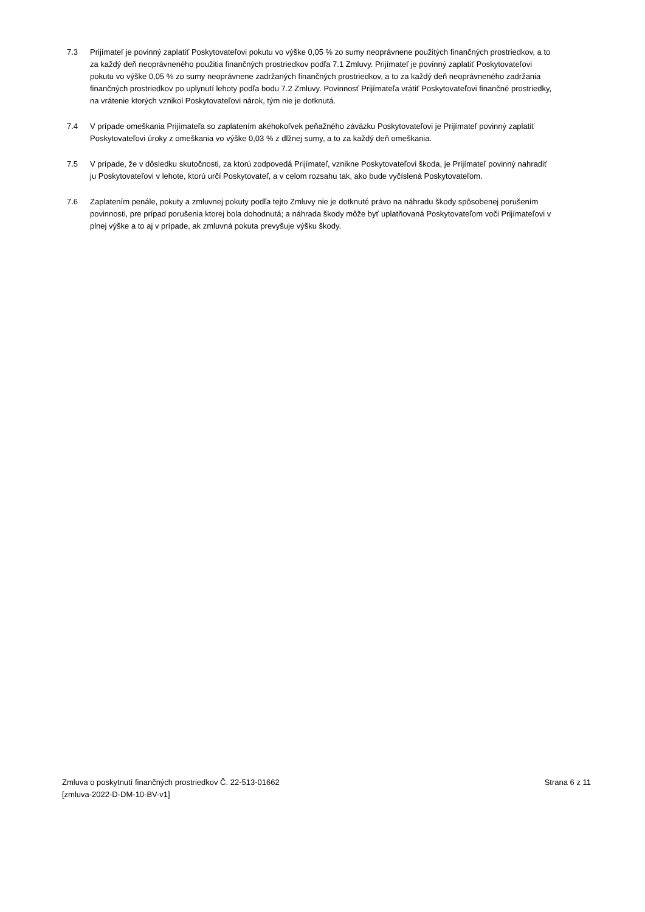7.3 Prijímateľ je povinný zaplatiť Poskytovateľovi pokutu vo výške 0,05 % zo sumy neoprávnene použitých finančných prostriedkov, a to za každý deň neoprávneného použitia finančných prostriedkov podľa 7.1 Zmluvy. Prijímateľ je povinný zaplatiť Poskytovateľovi pokutu vo výške 0,05 % zo sumy neoprávnene zadržaných finančných prostriedkov, a to za každý deň neoprávneného zadržania finančných prostriedkov po uplynutí lehoty podľa bodu 7.2 Zmluvy. Povinnosť Prijímateľa vrátiť Poskytovateľovi finančné prostriedky, na vrátenie ktorých vznikol Poskytovateľovi nárok, tým nie je dotknutá.
7.4 V prípade omeškania Prijímateľa so zaplatením akéhokoľvek peňažného záväzku Poskytovateľovi je Prijímateľ povinný zaplatiť Poskytovateľovi úroky z omeškania vo výške 0,03 % z dlžnej sumy, a to za každý deň omeškania.
7.5 V prípade, že v dôsledku skutočnosti, za ktorú zodpovedá Prijímateľ, vznikne Poskytovateľovi škoda, je Prijímateľ povinný nahradiť ju Poskytovateľovi v lehote, ktorú určí Poskytovateľ, a v celom rozsahu tak, ako bude vyčíslená Poskytovateľom.
7.6 Zaplatením penále, pokuty a zmluvnej pokuty podľa tejto Zmluvy nie je dotknuté právo na náhradu škody spôsobenej porušením povinnosti, pre prípad porušenia ktorej bola dohodnutá; a náhrada škody môže byť uplatňovaná Poskytovateľom voči Prijímateľovi v plnej výške a to aj v prípade, ak zmluvná pokuta prevyšuje výšku škody.
Zmluva o poskytnutí finančných prostriedkov Č. 22-513-01662
[zmluva-2022-D-DM-10-BV-v1]
Strana 6 z 11